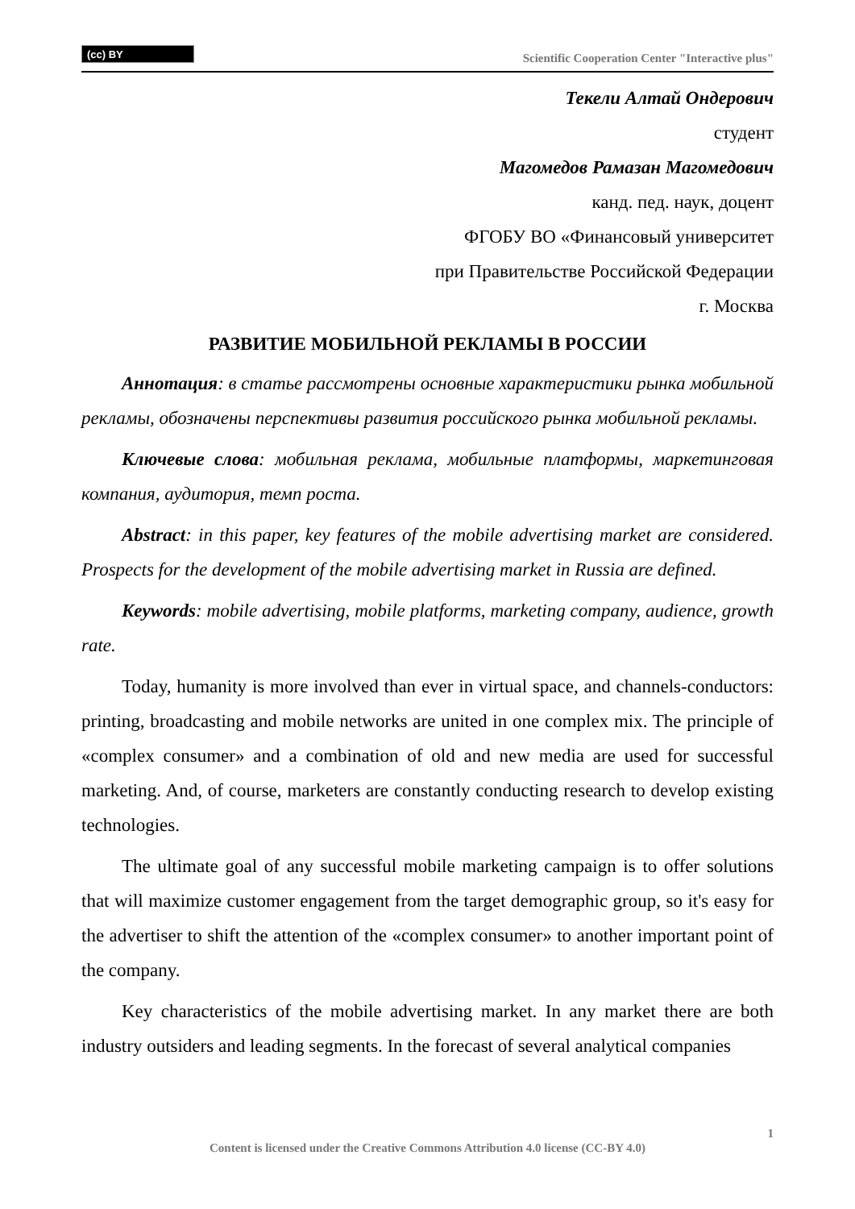(cc) BY
Scientific Cooperation Center "Interactive plus"
Текели Алтай Ондерович
студент
Магомедов Рамазан Магомедович
канд. пед. наук, доцент
ФГОБУ ВО «Финансовый университет
при Правительстве Российской Федерации
г. Москва
РАЗВИТИЕ МОБИЛЬНОЙ РЕКЛАМЫ В РОССИИ
Аннотация: в статье рассмотрены основные характеристики рынка мобильной рекламы, обозначены перспективы развития российского рынка мобильной рекламы.
Ключевые слова: мобильная реклама, мобильные платформы, маркетинговая компания, аудитория, темп роста.
Abstract: in this paper, key features of the mobile advertising market are considered. Prospects for the development of the mobile advertising market in Russia are defined.
Keywords: mobile advertising, mobile platforms, marketing company, audience, growth rate.
Today, humanity is more involved than ever in virtual space, and channels-conductors: printing, broadcasting and mobile networks are united in one complex mix. The principle of «complex consumer» and a combination of old and new media are used for successful marketing. And, of course, marketers are constantly conducting research to develop existing technologies.
The ultimate goal of any successful mobile marketing campaign is to offer solutions that will maximize customer engagement from the target demographic group, so it's easy for the advertiser to shift the attention of the «complex consumer» to another important point of the company.
Key characteristics of the mobile advertising market. In any market there are both industry outsiders and leading segments. In the forecast of several analytical companies
1
Content is licensed under the Creative Commons Attribution 4.0 license (CC-BY 4.0)